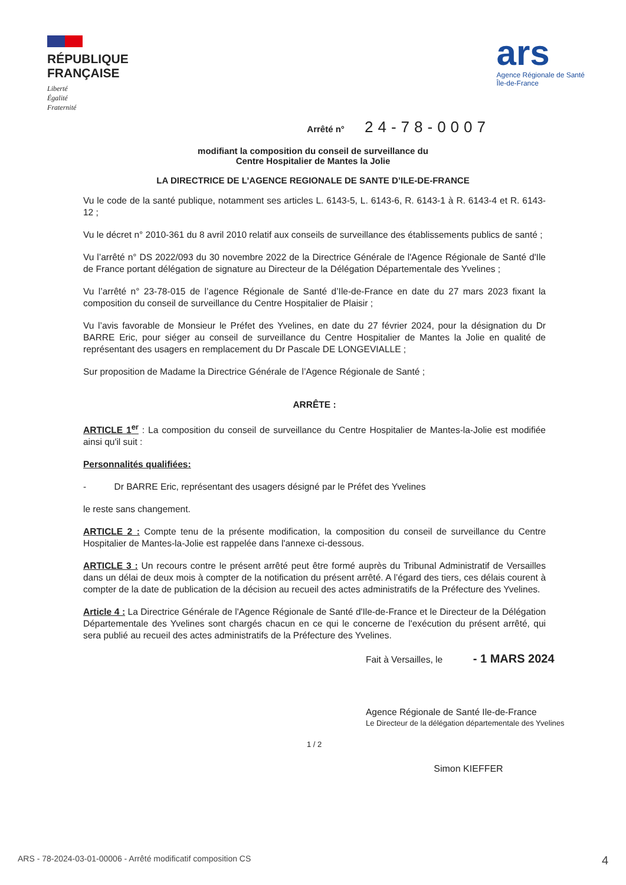RÉPUBLIQUE
FRANÇAISE
Liberté
Égalité
Fraternité
ars
Agence Régionale de Santé
Île-de-France
Arrêté n° 24-78-0007
modifiant la composition du conseil de surveillance du
Centre Hospitalier de Mantes la Jolie
LA DIRECTRICE DE L’AGENCE REGIONALE DE SANTE D’ILE-DE-FRANCE
Vu le code de la santé publique, notamment ses articles L. 6143-5, L. 6143-6, R. 6143-1 à R. 6143-4 et R. 6143-12 ;
Vu le décret n° 2010-361 du 8 avril 2010 relatif aux conseils de surveillance des établissements publics de santé ;
Vu l’arrêté n° DS 2022/093 du 30 novembre 2022 de la Directrice Générale de l'Agence Régionale de Santé d'Ile de France portant délégation de signature au Directeur de la Délégation Départementale des Yvelines ;
Vu l’arrêté n° 23-78-015 de l’agence Régionale de Santé d’Ile-de-France en date du 27 mars 2023 fixant la composition du conseil de surveillance du Centre Hospitalier de Plaisir ;
Vu l’avis favorable de Monsieur le Préfet des Yvelines, en date du 27 février 2024, pour la désignation du Dr BARRE Eric, pour siéger au conseil de surveillance du Centre Hospitalier de Mantes la Jolie en qualité de représentant des usagers en remplacement du Dr Pascale DE LONGEVIALLE ;
Sur proposition de Madame la Directrice Générale de l’Agence Régionale de Santé ;
ARRÊTE :
ARTICLE 1<sup>er</sup> : La composition du conseil de surveillance du Centre Hospitalier de Mantes-la-Jolie est modifiée ainsi qu'il suit :
Personnalités qualifiées:
- Dr BARRE Eric, représentant des usagers désigné par le Préfet des Yvelines
le reste sans changement.
ARTICLE 2 : Compte tenu de la présente modification, la composition du conseil de surveillance du Centre Hospitalier de Mantes-la-Jolie est rappelée dans l'annexe ci-dessous.
ARTICLE 3 : Un recours contre le présent arrêté peut être formé auprès du Tribunal Administratif de Versailles dans un délai de deux mois à compter de la notification du présent arrêté. A l’égard des tiers, ces délais courent à compter de la date de publication de la décision au recueil des actes administratifs de la Préfecture des Yvelines.
Article 4 : La Directrice Générale de l'Agence Régionale de Santé d'Ile-de-France et le Directeur de la Délégation Départementale des Yvelines sont chargés chacun en ce qui le concerne de l'exécution du présent arrêté, qui sera publié au recueil des actes administratifs de la Préfecture des Yvelines.
Fait à Versailles, le - 1 MARS 2024
Agence Régionale de Santé Ile-de-France
Le Directeur de la délégation départementale des Yvelines
1 / 2
Simon KIEFFER
ARS - 78-2024-03-01-00006 - Arrêté modificatif composition CS 4